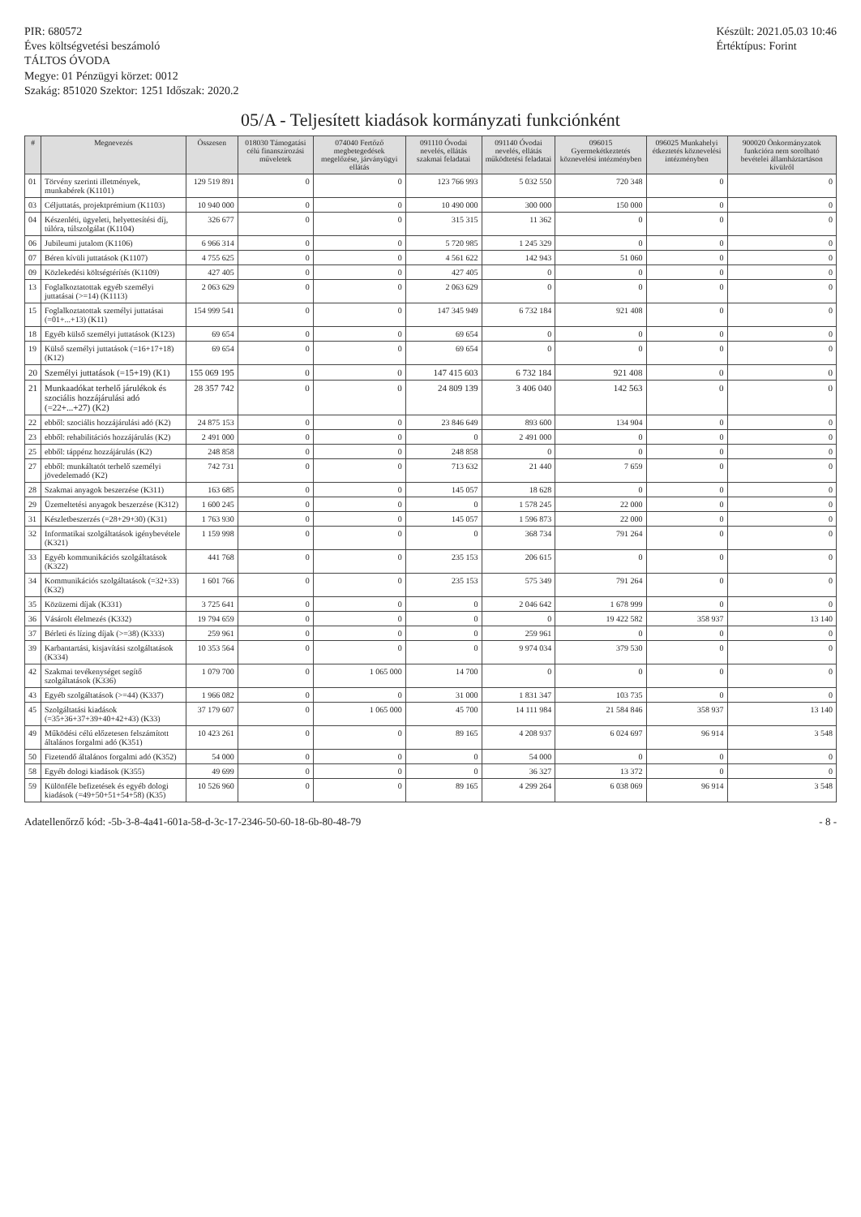PIR: 680572
Éves költségvetési beszámoló
TÁLTOS ÓVODA
Megye: 01 Pénzügyi körzet: 0012
Szakág: 851020 Szektor: 1251 Időszak: 2020.2
Készült: 2021.05.03 10:46
Értéktípus: Forint
05/A - Teljesített kiadások kormányzati funkciónként
| # | Megnevezés | Összesen | 018030 Támogatási célú finanszírozási műveletek | 074040 Fertőző megbetegedések megelőzése, járványügyi ellátás | 091110 Óvodai nevelés, ellátás szakmai feladatai | 091140 Óvodai nevelés, ellátás működtetési feladatai | 096015 Gyermekétkeztetés köznevelési intézményben | 096025 Munkahelyi étkeztetés köznevelési intézményben | 900020 Önkormányzatok funkcióra nem sorolható bevételei államháztartáson kívülről |
| --- | --- | --- | --- | --- | --- | --- | --- | --- | --- |
| 01 | Törvény szerinti illetmények, munkabérek (K1101) | 129 519 891 | 0 | 0 | 123 766 993 | 5 032 550 | 720 348 | 0 | 0 |
| 03 | Céljuttatás, projektprémium (K1103) | 10 940 000 | 0 | 0 | 10 490 000 | 300 000 | 150 000 | 0 | 0 |
| 04 | Készenléti, ügyeleti, helyettesítési díj, túlóra, túlszolgálat (K1104) | 326 677 | 0 | 0 | 315 315 | 11 362 | 0 | 0 | 0 |
| 06 | Jubileumi jutalom (K1106) | 6 966 314 | 0 | 0 | 5 720 985 | 1 245 329 | 0 | 0 | 0 |
| 07 | Béren kívüli juttatások (K1107) | 4 755 625 | 0 | 0 | 4 561 622 | 142 943 | 51 060 | 0 | 0 |
| 09 | Közlekedési költségtérítés (K1109) | 427 405 | 0 | 0 | 427 405 | 0 | 0 | 0 | 0 |
| 13 | Foglalkoztatottak egyéb személyi juttatásai (>=14) (K1113) | 2 063 629 | 0 | 0 | 2 063 629 | 0 | 0 | 0 | 0 |
| 15 | Foglalkoztatottak személyi juttatásai (=01+...+13) (K11) | 154 999 541 | 0 | 0 | 147 345 949 | 6 732 184 | 921 408 | 0 | 0 |
| 18 | Egyéb külső személyi juttatások (K123) | 69 654 | 0 | 0 | 69 654 | 0 | 0 | 0 | 0 |
| 19 | Külső személyi juttatások (=16+17+18) (K12) | 69 654 | 0 | 0 | 69 654 | 0 | 0 | 0 | 0 |
| 20 | Személyi juttatások (=15+19) (K1) | 155 069 195 | 0 | 0 | 147 415 603 | 6 732 184 | 921 408 | 0 | 0 |
| 21 | Munkaadókat terhelő járulékok és szociális hozzájárulási adó (=22+...+27) (K2) | 28 357 742 | 0 | 0 | 24 809 139 | 3 406 040 | 142 563 | 0 | 0 |
| 22 | ebből: szociális hozzájárulási adó (K2) | 24 875 153 | 0 | 0 | 23 846 649 | 893 600 | 134 904 | 0 | 0 |
| 23 | ebből: rehabilitációs hozzájárulás (K2) | 2 491 000 | 0 | 0 | 0 | 2 491 000 | 0 | 0 | 0 |
| 25 | ebből: táppénz hozzájárulás (K2) | 248 858 | 0 | 0 | 248 858 | 0 | 0 | 0 | 0 |
| 27 | ebből: munkáltatót terhelő személyi jövedelemadó (K2) | 742 731 | 0 | 0 | 713 632 | 21 440 | 7 659 | 0 | 0 |
| 28 | Szakmai anyagok beszerzése (K311) | 163 685 | 0 | 0 | 145 057 | 18 628 | 0 | 0 | 0 |
| 29 | Üzemeltetési anyagok beszerzése (K312) | 1 600 245 | 0 | 0 | 0 | 1 578 245 | 22 000 | 0 | 0 |
| 31 | Készletbeszerzés (=28+29+30) (K31) | 1 763 930 | 0 | 0 | 145 057 | 1 596 873 | 22 000 | 0 | 0 |
| 32 | Informatikai szolgáltatások igénybevétele (K321) | 1 159 998 | 0 | 0 | 0 | 368 734 | 791 264 | 0 | 0 |
| 33 | Egyéb kommunikációs szolgáltatások (K322) | 441 768 | 0 | 0 | 235 153 | 206 615 | 0 | 0 | 0 |
| 34 | Kommunikációs szolgáltatások (=32+33) (K32) | 1 601 766 | 0 | 0 | 235 153 | 575 349 | 791 264 | 0 | 0 |
| 35 | Közüzemi díjak (K331) | 3 725 641 | 0 | 0 | 0 | 2 046 642 | 1 678 999 | 0 | 0 |
| 36 | Vásárolt élelmezés (K332) | 19 794 659 | 0 | 0 | 0 | 0 | 19 422 582 | 358 937 | 13 140 |
| 37 | Bérleti és lízing díjak (>=38) (K333) | 259 961 | 0 | 0 | 0 | 259 961 | 0 | 0 | 0 |
| 39 | Karbantartási, kisjavítási szolgáltatások (K334) | 10 353 564 | 0 | 0 | 0 | 9 974 034 | 379 530 | 0 | 0 |
| 42 | Szakmai tevékenységet segítő szolgáltatások (K336) | 1 079 700 | 0 | 1 065 000 | 14 700 | 0 | 0 | 0 | 0 |
| 43 | Egyéb szolgáltatások (>=44) (K337) | 1 966 082 | 0 | 0 | 31 000 | 1 831 347 | 103 735 | 0 | 0 |
| 45 | Szolgáltatási kiadások (=35+36+37+39+40+42+43) (K33) | 37 179 607 | 0 | 1 065 000 | 45 700 | 14 111 984 | 21 584 846 | 358 937 | 13 140 |
| 49 | Működési célú előzetesen felszámított általános forgalmi adó (K351) | 10 423 261 | 0 | 0 | 89 165 | 4 208 937 | 6 024 697 | 96 914 | 3 548 |
| 50 | Fizetendő általános forgalmi adó (K352) | 54 000 | 0 | 0 | 0 | 54 000 | 0 | 0 | 0 |
| 58 | Egyéb dologi kiadások (K355) | 49 699 | 0 | 0 | 0 | 36 327 | 13 372 | 0 | 0 |
| 59 | Különféle befizetések és egyéb dologi kiadások (=49+50+51+54+58) (K35) | 10 526 960 | 0 | 0 | 89 165 | 4 299 264 | 6 038 069 | 96 914 | 3 548 |
Adatellenőrző kód: -5b-3-8-4a41-601a-58-d-3c-17-2346-50-60-18-6b-80-48-79 - 8 -